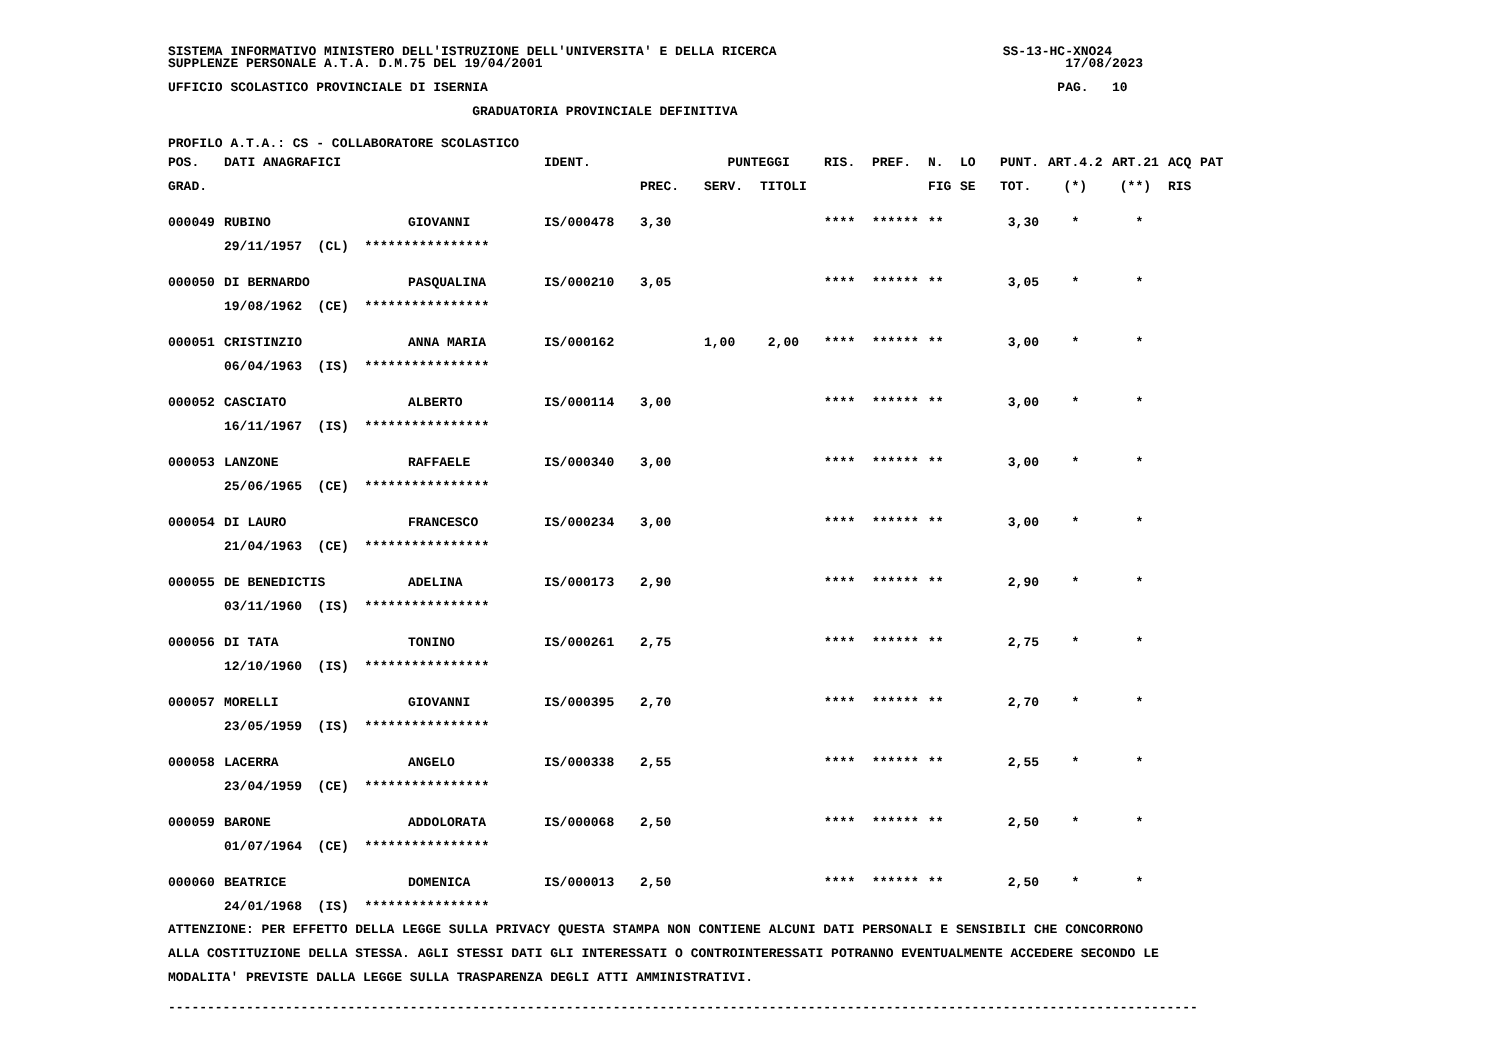SISTEMA INFORMATIVO MINISTERO DELL'ISTRUZIONE DELL'UNIVERSITA' E DELLA RICERCA SS-13-HC-XNO24 SUPPLENZE PERSONALE A.T.A. D.M.75 DEL 19/04/2001 17/08/2023
UFFICIO SCOLASTICO PROVINCIALE DI ISERNIA PAG. 10
GRADUATORIA PROVINCIALE DEFINITIVA
PROFILO A.T.A.: CS - COLLABORATORE SCOLASTICO
| POS. | DATI ANAGRAFICI | | IDENT. | | PUNTEGGI | | RIS. | PREF. | N. | LO | PUNT. | ART.4.2 | ART.21 | ACQ | PAT |
| --- | --- | --- | --- | --- | --- | --- | --- | --- | --- | --- | --- | --- | --- | --- | --- |
| GRAD. | | | | PREC. | SERV. | TITOLI | | | FIG | SE | TOT. | (*) | (**) | RIS | |
| 000049 | RUBINO | GIOVANNI | IS/000478 | 3,30 | | | **** | ****** | ** | | 3,30 | * | * | | |
| | 29/11/1957 (CL) **************** | | | | | | | | | | | | | | |
| 000050 | DI BERNARDO | PASQUALINA | IS/000210 | 3,05 | | | **** | ****** | ** | | 3,05 | * | * | | |
| | 19/08/1962 (CE) **************** | | | | | | | | | | | | | | |
| 000051 | CRISTINZIO | ANNA MARIA | IS/000162 | | 1,00 | 2,00 | **** | ****** | ** | | 3,00 | * | * | | |
| | 06/04/1963 (IS) **************** | | | | | | | | | | | | | | |
| 000052 | CASCIATO | ALBERTO | IS/000114 | 3,00 | | | **** | ****** | ** | | 3,00 | * | * | | |
| | 16/11/1967 (IS) **************** | | | | | | | | | | | | | | |
| 000053 | LANZONE | RAFFAELE | IS/000340 | 3,00 | | | **** | ****** | ** | | 3,00 | * | * | | |
| | 25/06/1965 (CE) **************** | | | | | | | | | | | | | | |
| 000054 | DI LAURO | FRANCESCO | IS/000234 | 3,00 | | | **** | ****** | ** | | 3,00 | * | * | | |
| | 21/04/1963 (CE) **************** | | | | | | | | | | | | | | |
| 000055 | DE BENEDICTIS | ADELINA | IS/000173 | 2,90 | | | **** | ****** | ** | | 2,90 | * | * | | |
| | 03/11/1960 (IS) **************** | | | | | | | | | | | | | | |
| 000056 | DI TATA | TONINO | IS/000261 | 2,75 | | | **** | ****** | ** | | 2,75 | * | * | | |
| | 12/10/1960 (IS) **************** | | | | | | | | | | | | | | |
| 000057 | MORELLI | GIOVANNI | IS/000395 | 2,70 | | | **** | ****** | ** | | 2,70 | * | * | | |
| | 23/05/1959 (IS) **************** | | | | | | | | | | | | | | |
| 000058 | LACERRA | ANGELO | IS/000338 | 2,55 | | | **** | ****** | ** | | 2,55 | * | * | | |
| | 23/04/1959 (CE) **************** | | | | | | | | | | | | | | |
| 000059 | BARONE | ADDOLORATA | IS/000068 | 2,50 | | | **** | ****** | ** | | 2,50 | * | * | | |
| | 01/07/1964 (CE) **************** | | | | | | | | | | | | | | |
| 000060 | BEATRICE | DOMENICA | IS/000013 | 2,50 | | | **** | ****** | ** | | 2,50 | * | * | | |
| | 24/01/1968 (IS) **************** | | | | | | | | | | | | | | |
ATTENZIONE: PER EFFETTO DELLA LEGGE SULLA PRIVACY QUESTA STAMPA NON CONTIENE ALCUNI DATI PERSONALI E SENSIBILI CHE CONCORRONO ALLA COSTITUZIONE DELLA STESSA. AGLI STESSI DATI GLI INTERESSATI O CONTROINTERESSATI POTRANNO EVENTUALMENTE ACCEDERE SECONDO LE MODALITA' PREVISTE DALLA LEGGE SULLA TRASPARENZA DEGLI ATTI AMMINISTRATIVI.
------------------------------------------------------------------------------------------------------------------------------------